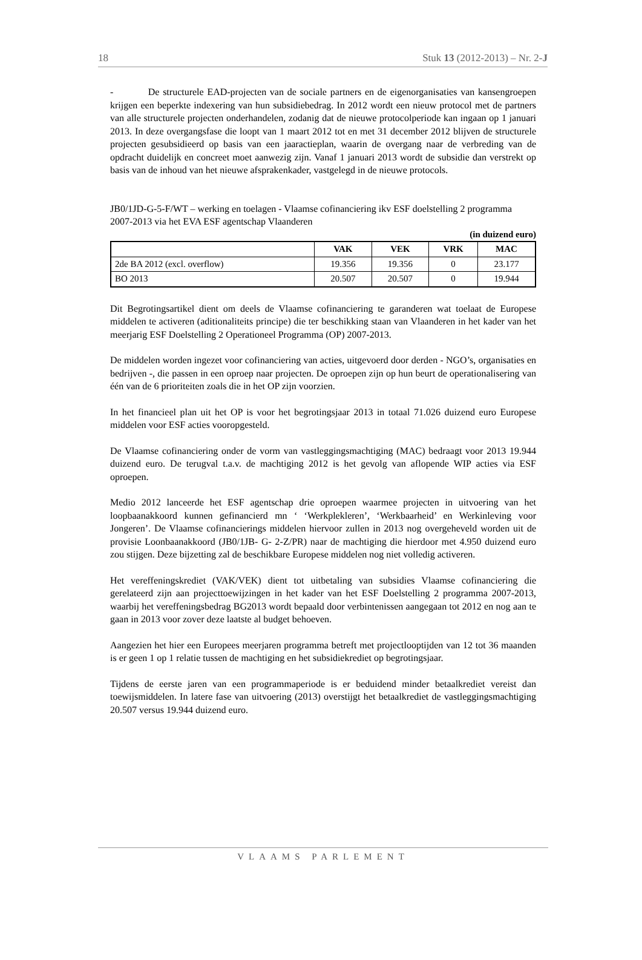18 Stuk 13 (2012-2013) – Nr. 2-J
- De structurele EAD-projecten van de sociale partners en de eigenorganisaties van kansengroepen krijgen een beperkte indexering van hun subsidiebedrag. In 2012 wordt een nieuw protocol met de partners van alle structurele projecten onderhandelen, zodanig dat de nieuwe protocolperiode kan ingaan op 1 januari 2013. In deze overgangsfase die loopt van 1 maart 2012 tot en met 31 december 2012 blijven de structurele projecten gesubsidieerd op basis van een jaaractieplan, waarin de overgang naar de verbreding van de opdracht duidelijk en concreet moet aanwezig zijn. Vanaf 1 januari 2013 wordt de subsidie dan verstrekt op basis van de inhoud van het nieuwe afsprakenkader, vastgelegd in de nieuwe protocols.
JB0/1JD-G-5-F/WT – werking en toelagen - Vlaamse cofinanciering ikv ESF doelstelling 2 programma 2007-2013 via het EVA ESF agentschap Vlaanderen
(in duizend euro)
| | VAK | VEK | VRK | MAC |
| --- | --- | --- | --- | --- |
| 2de BA 2012 (excl. overflow) | 19.356 | 19.356 | 0 | 23.177 |
| BO 2013 | 20.507 | 20.507 | 0 | 19.944 |
Dit Begrotingsartikel dient om deels de Vlaamse cofinanciering te garanderen wat toelaat de Europese middelen te activeren (aditionaliteits principe) die ter beschikking staan van Vlaanderen in het kader van het meerjarig ESF Doelstelling 2 Operationeel Programma (OP) 2007-2013.
De middelen worden ingezet voor cofinanciering van acties, uitgevoerd door derden - NGO’s, organisaties en bedrijven -, die passen in een oproep naar projecten. De oproepen zijn op hun beurt de operationalisering van één van de 6 prioriteiten zoals die in het OP zijn voorzien.
In het financieel plan uit het OP is voor het begrotingsjaar 2013 in totaal 71.026 duizend euro Europese middelen voor ESF acties vooropgesteld.
De Vlaamse cofinanciering onder de vorm van vastleggingsmachtiging (MAC) bedraagt voor 2013 19.944 duizend euro. De terugval t.a.v. de machtiging 2012 is het gevolg van aflopende WIP acties via ESF oproepen.
Medio 2012 lanceerde het ESF agentschap drie oproepen waarmee projecten in uitvoering van het loopbaanakkoord kunnen gefinancierd mn ‘ ‘Werkplekleren’, ‘Werkbaarheid’ en Werkinleving voor Jongeren’. De Vlaamse cofinancierings middelen hiervoor zullen in 2013 nog overgeheveld worden uit de provisie Loonbaanakkoord (JB0/1JB- G- 2-Z/PR) naar de machtiging die hierdoor met 4.950 duizend euro zou stijgen. Deze bijzetting zal de beschikbare Europese middelen nog niet volledig activeren.
Het vereffeningskrediet (VAK/VEK) dient tot uitbetaling van subsidies Vlaamse cofinanciering die gerelateerd zijn aan projecttoewijzingen in het kader van het ESF Doelstelling 2 programma 2007-2013, waarbij het vereffeningsbedrag BG2013 wordt bepaald door verbintenissen aangegaan tot 2012 en nog aan te gaan in 2013 voor zover deze laatste al budget behoeven.
Aangezien het hier een Europees meerjaren programma betreft met projectlooptijden van 12 tot 36 maanden is er geen 1 op 1 relatie tussen de machtiging en het subsidiekrediet op begrotingsjaar.
Tijdens de eerste jaren van een programmaperiode is er beduidend minder betaalkrediet vereist dan toewijsmiddelen. In latere fase van uitvoering (2013) overstijgt het betaalkrediet de vastleggingsmachtiging 20.507 versus 19.944 duizend euro.
VLAAMS PARLEMENT